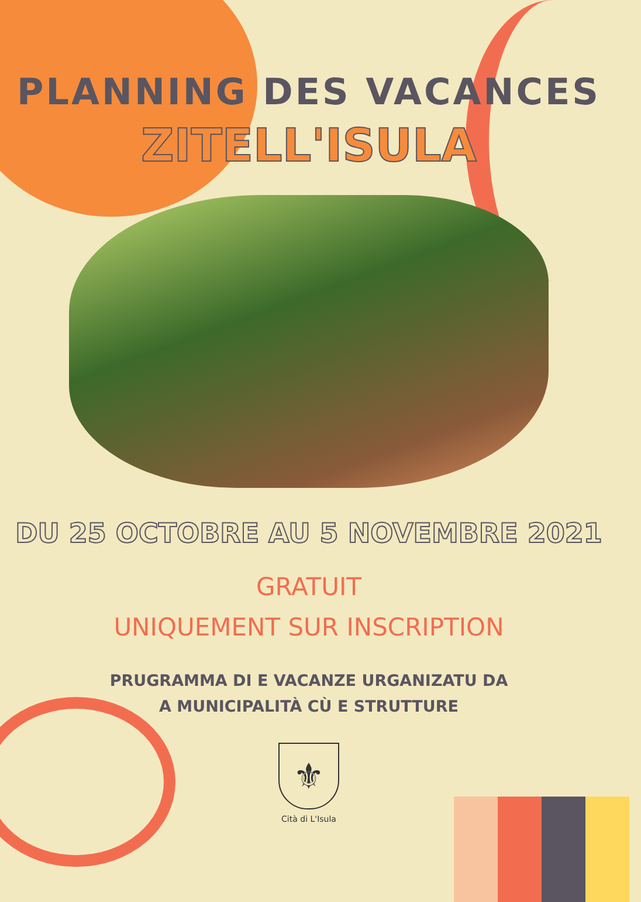PLANNING DES VACANCES
ZITELL'ISULA
DU 25 OCTOBRE AU 5 NOVEMBRE 2021
GRATUIT
UNIQUEMENT SUR INSCRIPTION
PRUGRAMMA DI E VACANZE URGANIZATU DA
A MUNICIPALITÀ CÙ E STRUTTURE
⚜
Cità di L'Isula